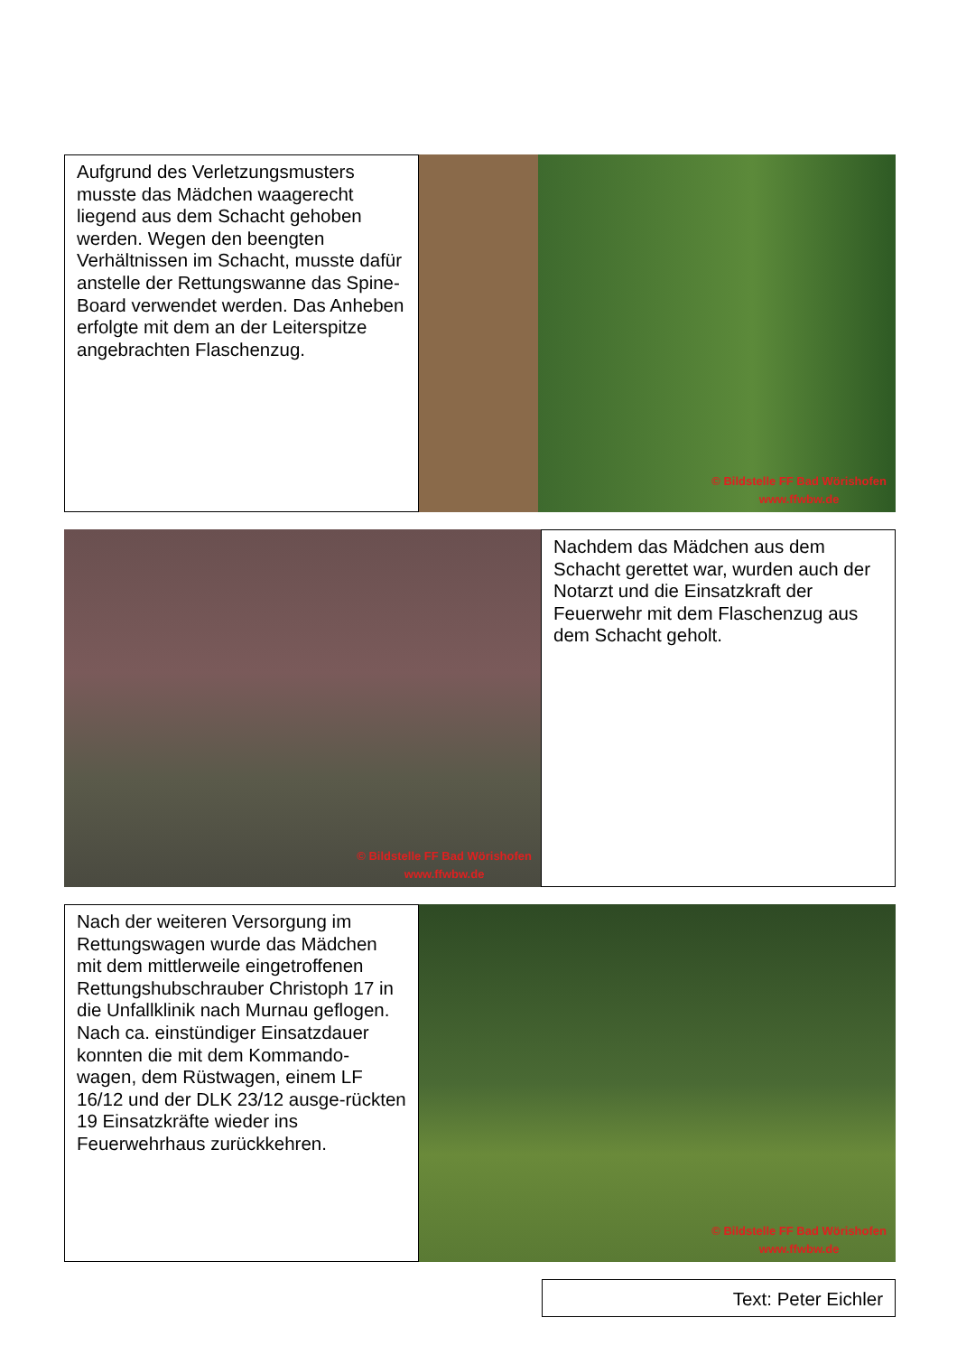Aufgrund des Verletzungsmusters musste das Mädchen waagerecht liegend aus dem Schacht gehoben werden. Wegen den beengten Verhältnissen im Schacht, musste dafür anstelle der Rettungswanne das Spine-Board verwendet werden. Das Anheben erfolgte mit dem an der Leiterspitze angebrachten Flaschenzug.
© Bildstelle FF Bad Wörishofen
www.ffwbw.de
© Bildstelle FF Bad Wörishofen
www.ffwbw.de
Nachdem das Mädchen aus dem Schacht gerettet war, wurden auch der Notarzt und die Einsatzkraft der Feuerwehr mit dem Flaschenzug aus dem Schacht geholt.
Nach der weiteren Versorgung im Rettungswagen wurde das Mädchen mit dem mittlerweile eingetroffenen Rettungshubschrauber Christoph 17 in die Unfallklinik nach Murnau geflogen.
Nach ca. einstündiger Einsatzdauer konnten die mit dem Kommando-wagen, dem Rüstwagen, einem LF 16/12 und der DLK 23/12 ausge-rückten 19 Einsatzkräfte wieder ins Feuerwehrhaus zurückkehren.
© Bildstelle FF Bad Wörishofen
www.ffwbw.de
Text: Peter Eichler